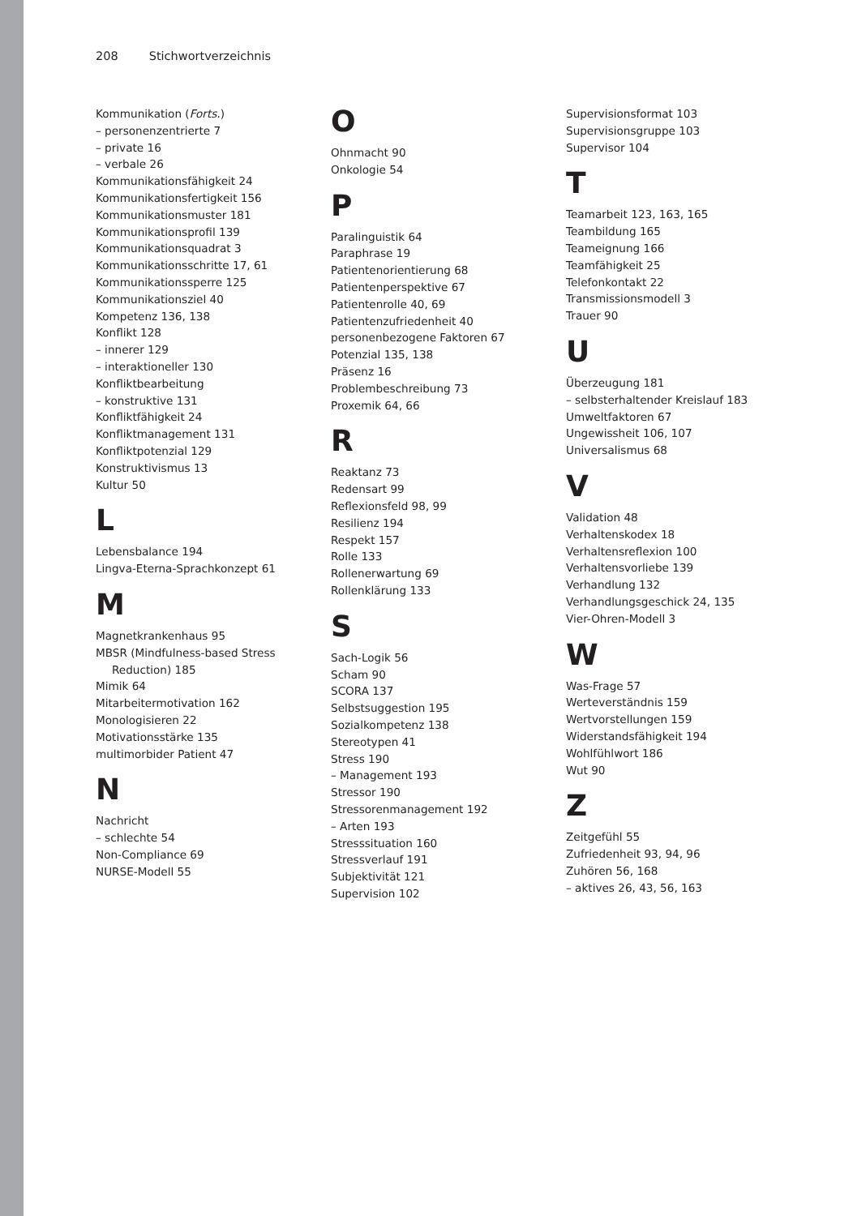208 Stichwortverzeichnis
Kommunikation (Forts.)
– personenzentrierte 7
– private 16
– verbale 26
Kommunikationsfähigkeit 24
Kommunikationsfertigkeit 156
Kommunikationsmuster 181
Kommunikationsprofil 139
Kommunikationsquadrat 3
Kommunikationsschritte 17, 61
Kommunikationssperre 125
Kommunikationsziel 40
Kompetenz 136, 138
Konflikt 128
– innerer 129
– interaktioneller 130
Konfliktbearbeitung
– konstruktive 131
Konfliktfähigkeit 24
Konfliktmanagement 131
Konfliktpotenzial 129
Konstruktivismus 13
Kultur 50
L
Lebensbalance 194
Lingva-Eterna-Sprachkonzept 61
M
Magnetkrankenhaus 95
MBSR (Mindfulness-based Stress Reduction) 185
Mimik 64
Mitarbeitermotivation 162
Monologisieren 22
Motivationsstärke 135
multimorbider Patient 47
N
Nachricht
– schlechte 54
Non-Compliance 69
NURSE-Modell 55
O
Ohnmacht 90
Onkologie 54
P
Paralinguistik 64
Paraphrase 19
Patientenorientierung 68
Patientenperspektive 67
Patientenrolle 40, 69
Patientenzufriedenheit 40
personenbezogene Faktoren 67
Potenzial 135, 138
Präsenz 16
Problembeschreibung 73
Proxemik 64, 66
R
Reaktanz 73
Redensart 99
Reflexionsfeld 98, 99
Resilienz 194
Respekt 157
Rolle 133
Rollenerwartung 69
Rollenklärung 133
S
Sach-Logik 56
Scham 90
SCORA 137
Selbstsuggestion 195
Sozialkompetenz 138
Stereotypen 41
Stress 190
– Management 193
Stressor 190
Stressorenmanagement 192
– Arten 193
Stresssituation 160
Stressverlauf 191
Subjektivität 121
Supervision 102
Supervisionsformat 103
Supervisionsgruppe 103
Supervisor 104
T
Teamarbeit 123, 163, 165
Teambildung 165
Teameignung 166
Teamfähigkeit 25
Telefonkontakt 22
Transmissionsmodell 3
Trauer 90
U
Überzeugung 181
– selbsterhaltender Kreislauf 183
Umweltfaktoren 67
Ungewissheit 106, 107
Universalismus 68
V
Validation 48
Verhaltenskodex 18
Verhaltensreflexion 100
Verhaltensvorliebe 139
Verhandlung 132
Verhandlungsgeschick 24, 135
Vier-Ohren-Modell 3
W
Was-Frage 57
Werteverständnis 159
Wertvorstellungen 159
Widerstandsfähigkeit 194
Wohlfühlwort 186
Wut 90
Z
Zeitgefühl 55
Zufriedenheit 93, 94, 96
Zuhören 56, 168
– aktives 26, 43, 56, 163